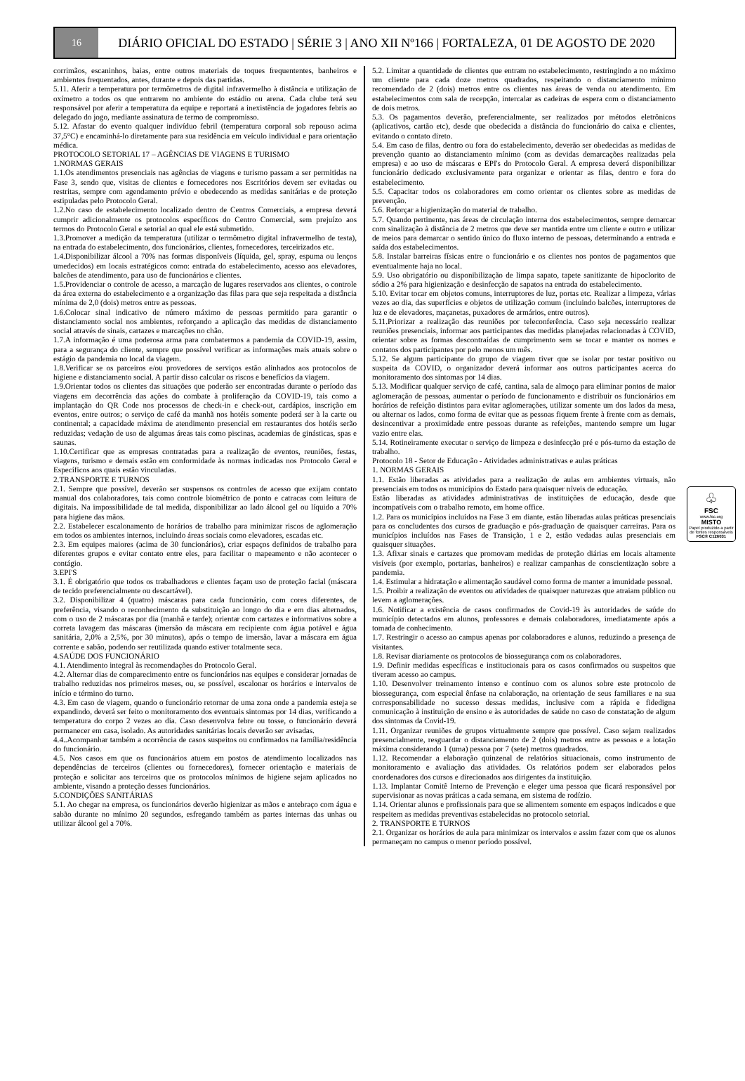16
DIÁRIO OFICIAL DO ESTADO | SÉRIE 3 | ANO XII Nº166 | FORTALEZA, 01 DE AGOSTO DE 2020
corrimãos, escaninhos, baias, entre outros materiais de toques frequententes, banheiros e ambientes frequentados, antes, durante e depois das partidas.
5.11. Aferir a temperatura por termômetros de digital infravermelho à distância e utilização de oxímetro a todos os que entrarem no ambiente do estádio ou arena. Cada clube terá seu responsável por aferir a temperatura da equipe e reportará a inexistência de jogadores febris ao delegado do jogo, mediante assinatura de termo de compromisso.
5.12. Afastar do evento qualquer indivíduo febril (temperatura corporal sob repouso acima 37,5°C) e encaminhá-lo diretamente para sua residência em veículo individual e para orientação médica.
PROTOCOLO SETORIAL 17 – AGÊNCIAS DE VIAGENS E TURISMO
1.NORMAS GERAIS
1.1.Os atendimentos presenciais nas agências de viagens e turismo passam a ser permitidas na Fase 3, sendo que, visitas de clientes e fornecedores nos Escritórios devem ser evitadas ou restritas, sempre com agendamento prévio e obedecendo as medidas sanitárias e de proteção estipuladas pelo Protocolo Geral.
1.2.No caso de estabelecimento localizado dentro de Centros Comerciais, a empresa deverá cumprir adicionalmente os protocolos específicos do Centro Comercial, sem prejuízo aos termos do Protocolo Geral e setorial ao qual ele está submetido.
1.3.Promover a medição da temperatura (utilizar o termômetro digital infravermelho de testa), na entrada do estabelecimento, dos funcionários, clientes, fornecedores, terceirizados etc.
1.4.Disponibilizar álcool a 70% nas formas disponíveis (líquida, gel, spray, espuma ou lenços umedecidos) em locais estratégicos como: entrada do estabelecimento, acesso aos elevadores, balcões de atendimento, para uso de funcionários e clientes.
1.5.Providenciar o controle de acesso, a marcação de lugares reservados aos clientes, o controle da área externa do estabelecimento e a organização das filas para que seja respeitada a distância mínima de 2,0 (dois) metros entre as pessoas.
1.6.Colocar sinal indicativo de número máximo de pessoas permitido para garantir o distanciamento social nos ambientes, reforçando a aplicação das medidas de distanciamento social através de sinais, cartazes e marcações no chão.
1.7.A informação é uma poderosa arma para combatermos a pandemia da COVID-19, assim, para a segurança do cliente, sempre que possível verificar as informações mais atuais sobre o estágio da pandemia no local da viagem.
1.8.Verificar se os parceiros e/ou provedores de serviços estão alinhados aos protocolos de higiene e distanciamento social. A partir disso calcular os riscos e benefícios da viagem.
1.9.Orientar todos os clientes das situações que poderão ser encontradas durante o período das viagens em decorrência das ações do combate à proliferação da COVID-19, tais como a implantação do QR Code nos processos de check-in e check-out, cardápios, inscrição em eventos, entre outros; o serviço de café da manhã nos hotéis somente poderá ser à la carte ou continental; a capacidade máxima de atendimento presencial em restaurantes dos hotéis serão reduzidas; vedação de uso de algumas áreas tais como piscinas, academias de ginásticas, spas e saunas.
1.10.Certificar que as empresas contratadas para a realização de eventos, reuniões, festas, viagens, turismo e demais estão em conformidade às normas indicadas nos Protocolo Geral e Específicos aos quais estão vinculadas.
2.TRANSPORTE E TURNOS
2.1. Sempre que possível, deverão ser suspensos os controles de acesso que exijam contato manual dos colaboradores, tais como controle biométrico de ponto e catracas com leitura de digitais. Na impossibilidade de tal medida, disponibilizar ao lado álcool gel ou líquido a 70% para higiene das mãos.
2.2. Estabelecer escalonamento de horários de trabalho para minimizar riscos de aglomeração em todos os ambientes internos, incluindo áreas sociais como elevadores, escadas etc.
2.3. Em equipes maiores (acima de 30 funcionários), criar espaços definidos de trabalho para diferentes grupos e evitar contato entre eles, para facilitar o mapeamento e não acontecer o contágio.
3.EPI'S
3.1. É obrigatório que todos os trabalhadores e clientes façam uso de proteção facial (máscara de tecido preferencialmente ou descartável).
3.2. Disponibilizar 4 (quatro) máscaras para cada funcionário, com cores diferentes, de preferência, visando o reconhecimento da substituição ao longo do dia e em dias alternados, com o uso de 2 máscaras por dia (manhã e tarde); orientar com cartazes e informativos sobre a correta lavagem das máscaras (imersão da máscara em recipiente com água potável e água sanitária, 2,0% a 2,5%, por 30 minutos), após o tempo de imersão, lavar a máscara em água corrente e sabão, podendo ser reutilizada quando estiver totalmente seca.
4.SAÚDE DOS FUNCIONÁRIO
4.1. Atendimento integral às recomendações do Protocolo Geral.
4.2. Alternar dias de comparecimento entre os funcionários nas equipes e considerar jornadas de trabalho reduzidas nos primeiros meses, ou, se possível, escalonar os horários e intervalos de início e término do turno.
4.3. Em caso de viagem, quando o funcionário retornar de uma zona onde a pandemia esteja se expandindo, deverá ser feito o monitoramento dos eventuais sintomas por 14 dias, verificando a temperatura do corpo 2 vezes ao dia. Caso desenvolva febre ou tosse, o funcionário deverá permanecer em casa, isolado. As autoridades sanitárias locais deverão ser avisadas.
4.4..Acompanhar também a ocorrência de casos suspeitos ou confirmados na família/residência do funcionário.
4.5. Nos casos em que os funcionários atuem em postos de atendimento localizados nas dependências de terceiros (clientes ou fornecedores), fornecer orientação e materiais de proteção e solicitar aos terceiros que os protocolos mínimos de higiene sejam aplicados no ambiente, visando a proteção desses funcionários.
5.CONDIÇÕES SANITÁRIAS
5.1. Ao chegar na empresa, os funcionários deverão higienizar as mãos e antebraço com água e sabão durante no mínimo 20 segundos, esfregando também as partes internas das unhas ou utilizar álcool gel a 70%.
5.2. Limitar a quantidade de clientes que entram no estabelecimento, restringindo a no máximo um cliente para cada doze metros quadrados, respeitando o distanciamento mínimo recomendado de 2 (dois) metros entre os clientes nas áreas de venda ou atendimento. Em estabelecimentos com sala de recepção, intercalar as cadeiras de espera com o distanciamento de dois metros.
5.3. Os pagamentos deverão, preferencialmente, ser realizados por métodos eletrônicos (aplicativos, cartão etc), desde que obedecida a distância do funcionário do caixa e clientes, evitando o contato direto.
5.4. Em caso de filas, dentro ou fora do estabelecimento, deverão ser obedecidas as medidas de prevenção quanto ao distanciamento mínimo (com as devidas demarcações realizadas pela empresa) e ao uso de máscaras e EPI's do Protocolo Geral. A empresa deverá disponibilizar funcionário dedicado exclusivamente para organizar e orientar as filas, dentro e fora do estabelecimento.
5.5. Capacitar todos os colaboradores em como orientar os clientes sobre as medidas de prevenção.
5.6. Reforçar a higienização do material de trabalho.
5.7. Quando pertinente, nas áreas de circulação interna dos estabelecimentos, sempre demarcar com sinalização à distância de 2 metros que deve ser mantida entre um cliente e outro e utilizar de meios para demarcar o sentido único do fluxo interno de pessoas, determinando a entrada e saída dos estabelecimentos.
5.8. Instalar barreiras físicas entre o funcionário e os clientes nos pontos de pagamentos que eventualmente haja no local.
5.9. Uso obrigatório ou disponibilização de limpa sapato, tapete sanitizante de hipoclorito de sódio a 2% para higienização e desinfecção de sapatos na entrada do estabelecimento.
5.10. Evitar tocar em objetos comuns, interruptores de luz, portas etc. Realizar a limpeza, várias vezes ao dia, das superfícies e objetos de utilização comum (incluindo balcões, interruptores de luz e de elevadores, maçanetas, puxadores de armários, entre outros).
5.11.Priorizar a realização das reuniões por teleconferência. Caso seja necessário realizar reuniões presenciais, informar aos participantes das medidas planejadas relacionadas à COVID, orientar sobre as formas descontraídas de cumprimento sem se tocar e manter os nomes e contatos dos participantes por pelo menos um mês.
5.12. Se algum participante do grupo de viagem tiver que se isolar por testar positivo ou suspeita da COVID, o organizador deverá informar aos outros participantes acerca do monitoramento dos sintomas por 14 dias.
5.13. Modificar qualquer serviço de café, cantina, sala de almoço para eliminar pontos de maior aglomeração de pessoas, aumentar o período de funcionamento e distribuir os funcionários em horários de refeição distintos para evitar aglomerações, utilizar somente um dos lados da mesa, ou alternar os lados, como forma de evitar que as pessoas fiquem frente à frente com as demais, desincentivar a proximidade entre pessoas durante as refeições, mantendo sempre um lugar vazio entre elas.
5.14. Rotineiramente executar o serviço de limpeza e desinfecção pré e pós-turno da estação de trabalho.
Protocolo 18 - Setor de Educação - Atividades administrativas e aulas práticas
1. NORMAS GERAIS
1.1. Estão liberadas as atividades para a realização de aulas em ambientes virtuais, não presenciais em todos os municípios do Estado para quaisquer níveis de educação.
Estão liberadas as atividades administrativas de instituições de educação, desde que incompatíveis com o trabalho remoto, em home office.
1.2. Para os municípios incluídos na Fase 3 em diante, estão liberadas aulas práticas presenciais para os concludentes dos cursos de graduação e pós-graduação de quaisquer carreiras. Para os municípios incluídos nas Fases de Transição, 1 e 2, estão vedadas aulas presenciais em quaisquer situações.
1.3. Afixar sinais e cartazes que promovam medidas de proteção diárias em locais altamente visíveis (por exemplo, portarias, banheiros) e realizar campanhas de conscientização sobre a pandemia.
1.4. Estimular a hidratação e alimentação saudável como forma de manter a imunidade pessoal.
1.5. Proibir a realização de eventos ou atividades de quaisquer naturezas que atraiam público ou levem a aglomerações.
1.6. Notificar a existência de casos confirmados de Covid-19 às autoridades de saúde do município detectados em alunos, professores e demais colaboradores, imediatamente após a tomada de conhecimento.
1.7. Restringir o acesso ao campus apenas por colaboradores e alunos, reduzindo a presença de visitantes.
1.8. Revisar diariamente os protocolos de biossegurança com os colaboradores.
1.9. Definir medidas específicas e institucionais para os casos confirmados ou suspeitos que tiveram acesso ao campus.
1.10. Desenvolver treinamento intenso e contínuo com os alunos sobre este protocolo de biossegurança, com especial ênfase na colaboração, na orientação de seus familiares e na sua corresponsabilidade no sucesso dessas medidas, inclusive com a rápida e fidedigna comunicação à instituição de ensino e às autoridades de saúde no caso de constatação de algum dos sintomas da Covid-19.
1.11. Organizar reuniões de grupos virtualmente sempre que possível. Caso sejam realizados presencialmente, resguardar o distanciamento de 2 (dois) metros entre as pessoas e a lotação máxima considerando 1 (uma) pessoa por 7 (sete) metros quadrados.
1.12. Recomendar a elaboração quinzenal de relatórios situacionais, como instrumento de monitoramento e avaliação das atividades. Os relatórios podem ser elaborados pelos coordenadores dos cursos e direcionados aos dirigentes da instituição.
1.13. Implantar Comitê Interno de Prevenção e eleger uma pessoa que ficará responsável por supervisionar as novas práticas a cada semana, em sistema de rodízio.
1.14. Orientar alunos e profissionais para que se alimentem somente em espaços indicados e que respeitem as medidas preventivas estabelecidas no protocolo setorial.
2. TRANSPORTE E TURNOS
2.1. Organizar os horários de aula para minimizar os intervalos e assim fazer com que os alunos permaneçam no campus o menor período possível.
♧
FSC
www.fsc.org
MISTO
Papel produzido a partir de fontes responsáveis
FSC® C126031